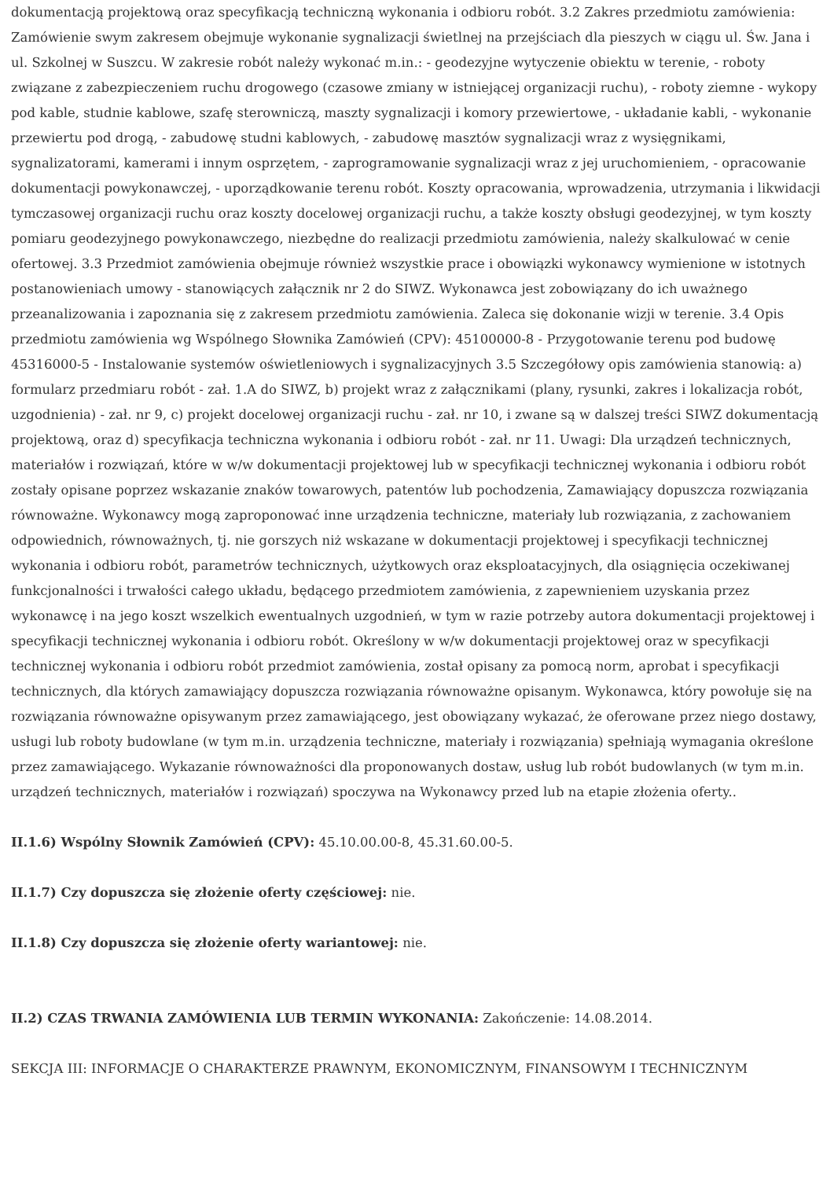dokumentacją projektową oraz specyfikacją techniczną wykonania i odbioru robót. 3.2 Zakres przedmiotu zamówienia: Zamówienie swym zakresem obejmuje wykonanie sygnalizacji świetlnej na przejściach dla pieszych w ciągu ul. Św. Jana i ul. Szkolnej w Suszcu. W zakresie robót należy wykonać m.in.: - geodezyjne wytyczenie obiektu w terenie, - roboty związane z zabezpieczeniem ruchu drogowego (czasowe zmiany w istniejącej organizacji ruchu), - roboty ziemne - wykopy pod kable, studnie kablowe, szafę sterowniczą, maszty sygnalizacji i komory przewiertowe, - układanie kabli, - wykonanie przewiertu pod drogą, - zabudowę studni kablowych, - zabudowę masztów sygnalizacji wraz z wysięgnikami, sygnalizatorami, kamerami i innym osprzętem, - zaprogramowanie sygnalizacji wraz z jej uruchomieniem, - opracowanie dokumentacji powykonawczej, - uporządkowanie terenu robót. Koszty opracowania, wprowadzenia, utrzymania i likwidacji tymczasowej organizacji ruchu oraz koszty docelowej organizacji ruchu, a także koszty obsługi geodezyjnej, w tym koszty pomiaru geodezyjnego powykonawczego, niezbędne do realizacji przedmiotu zamówienia, należy skalkulować w cenie ofertowej. 3.3 Przedmiot zamówienia obejmuje również wszystkie prace i obowiązki wykonawcy wymienione w istotnych postanowieniach umowy - stanowiących załącznik nr 2 do SIWZ. Wykonawca jest zobowiązany do ich uważnego przeanalizowania i zapoznania się z zakresem przedmiotu zamówienia. Zaleca się dokonanie wizji w terenie. 3.4 Opis przedmiotu zamówienia wg Wspólnego Słownika Zamówień (CPV): 45100000-8 - Przygotowanie terenu pod budowę 45316000-5 - Instalowanie systemów oświetleniowych i sygnalizacyjnych 3.5 Szczegółowy opis zamówienia stanowią: a) formularz przedmiaru robót - zał. 1.A do SIWZ, b) projekt wraz z załącznikami (plany, rysunki, zakres i lokalizacja robót, uzgodnienia) - zał. nr 9, c) projekt docelowej organizacji ruchu - zał. nr 10, i zwane są w dalszej treści SIWZ dokumentacją projektową, oraz d) specyfikacja techniczna wykonania i odbioru robót - zał. nr 11. Uwagi: Dla urządzeń technicznych, materiałów i rozwiązań, które w w/w dokumentacji projektowej lub w specyfikacji technicznej wykonania i odbioru robót zostały opisane poprzez wskazanie znaków towarowych, patentów lub pochodzenia, Zamawiający dopuszcza rozwiązania równoważne. Wykonawcy mogą zaproponować inne urządzenia techniczne, materiały lub rozwiązania, z zachowaniem odpowiednich, równoważnych, tj. nie gorszych niż wskazane w dokumentacji projektowej i specyfikacji technicznej wykonania i odbioru robót, parametrów technicznych, użytkowych oraz eksploatacyjnych, dla osiągnięcia oczekiwanej funkcjonalności i trwałości całego układu, będącego przedmiotem zamówienia, z zapewnieniem uzyskania przez wykonawcę i na jego koszt wszelkich ewentualnych uzgodnień, w tym w razie potrzeby autora dokumentacji projektowej i specyfikacji technicznej wykonania i odbioru robót. Określony w w/w dokumentacji projektowej oraz w specyfikacji technicznej wykonania i odbioru robót przedmiot zamówienia, został opisany za pomocą norm, aprobat i specyfikacji technicznych, dla których zamawiający dopuszcza rozwiązania równoważne opisanym. Wykonawca, który powołuje się na rozwiązania równoważne opisywanym przez zamawiającego, jest obowiązany wykazać, że oferowane przez niego dostawy, usługi lub roboty budowlane (w tym m.in. urządzenia techniczne, materiały i rozwiązania) spełniają wymagania określone przez zamawiającego. Wykazanie równoważności dla proponowanych dostaw, usług lub robót budowlanych (w tym m.in. urządzeń technicznych, materiałów i rozwiązań) spoczywa na Wykonawcy przed lub na etapie złożenia oferty..
II.1.6) Wspólny Słownik Zamówień (CPV): 45.10.00.00-8, 45.31.60.00-5.
II.1.7) Czy dopuszcza się złożenie oferty częściowej: nie.
II.1.8) Czy dopuszcza się złożenie oferty wariantowej: nie.
II.2) CZAS TRWANIA ZAMÓWIENIA LUB TERMIN WYKONANIA: Zakończenie: 14.08.2014.
SEKCJA III: INFORMACJE O CHARAKTERZE PRAWNYM, EKONOMICZNYM, FINANSOWYM I TECHNICZNYM